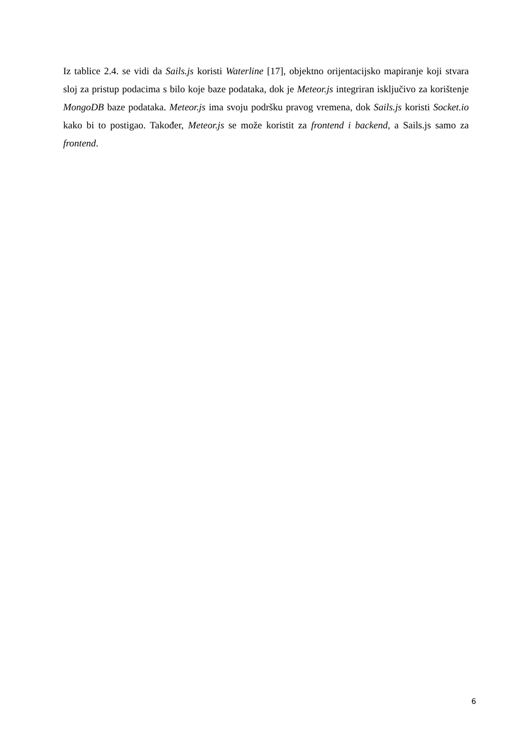Iz tablice 2.4. se vidi da Sails.js koristi Waterline [17], objektno orijentacijsko mapiranje koji stvara sloj za pristup podacima s bilo koje baze podataka, dok je Meteor.js integriran isključivo za korištenje MongoDB baze podataka. Meteor.js ima svoju podršku pravog vremena, dok Sails.js koristi Socket.io kako bi to postigao. Također, Meteor.js se može koristit za frontend i backend, a Sails.js samo za frontend.
6